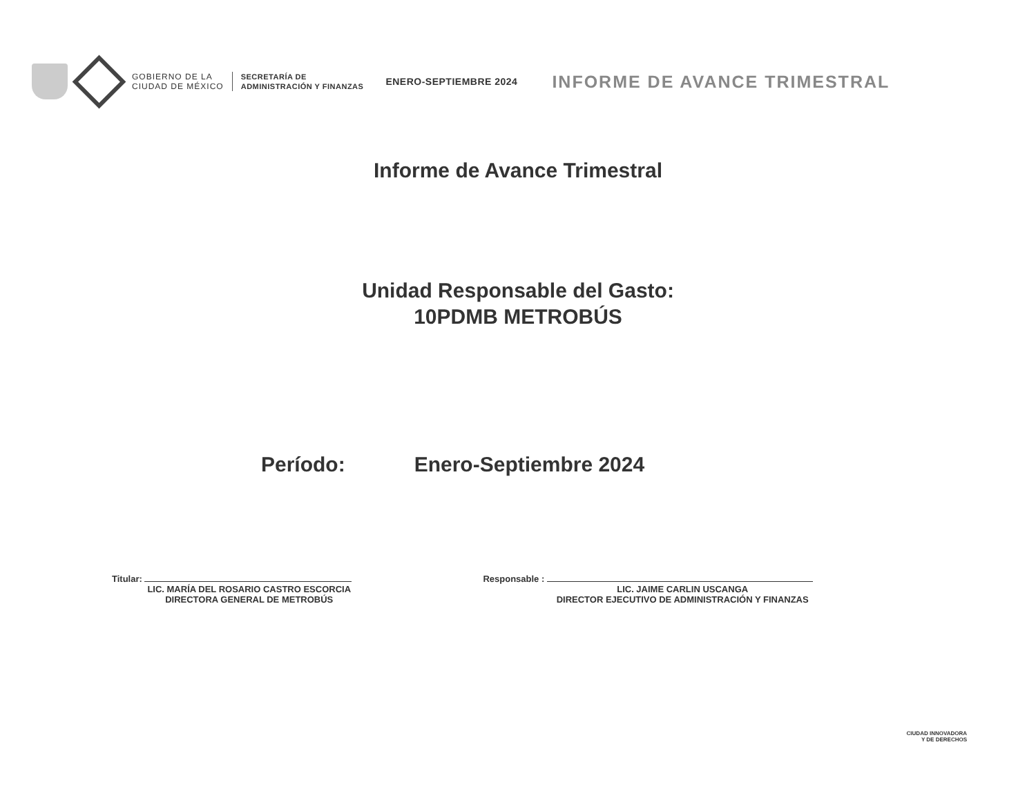GOBIERNO DE LA
CIUDAD DE MÉXICO
SECRETARÍA DE
ADMINISTRACIÓN Y FINANZAS
ENERO-SEPTIEMBRE 2024
INFORME DE AVANCE TRIMESTRAL
Informe de Avance Trimestral
Unidad Responsable del Gasto:
10PDMB METROBÚS
Período: Enero-Septiembre 2024
Titular:
LIC. MARÍA DEL ROSARIO CASTRO ESCORCIA
DIRECTORA GENERAL DE METROBÚS
Responsable :
LIC. JAIME CARLIN USCANGA
DIRECTOR EJECUTIVO DE ADMINISTRACIÓN Y FINANZAS
CIUDAD INNOVADORA
Y DE DERECHOS